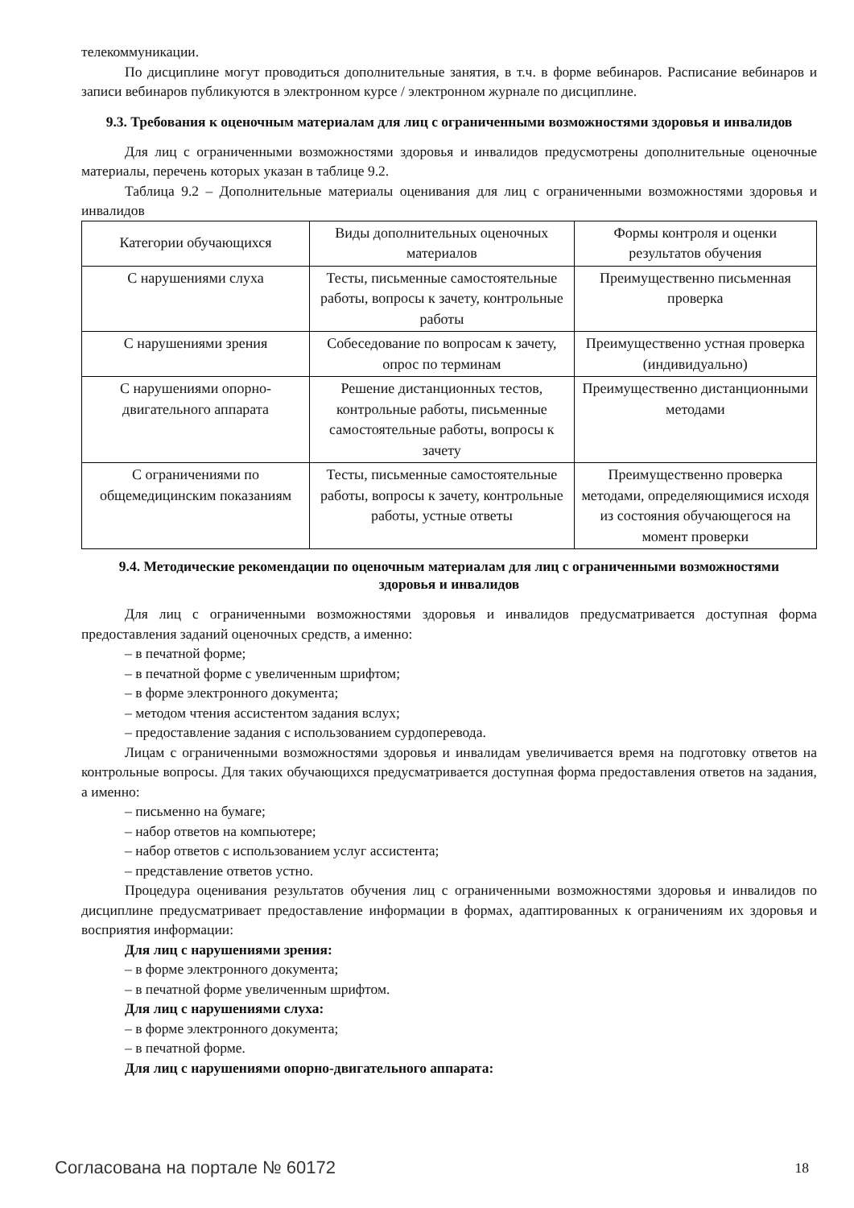телекоммуникации.
По дисциплине могут проводиться дополнительные занятия, в т.ч. в форме вебинаров. Расписание вебинаров и записи вебинаров публикуются в электронном курсе / электронном журнале по дисциплине.
9.3. Требования к оценочным материалам для лиц с ограниченными возможностями здоровья и инвалидов
Для лиц с ограниченными возможностями здоровья и инвалидов предусмотрены дополнительные оценочные материалы, перечень которых указан в таблице 9.2.
Таблица 9.2 – Дополнительные материалы оценивания для лиц с ограниченными возможностями здоровья и инвалидов
| Категории обучающихся | Виды дополнительных оценочных материалов | Формы контроля и оценки результатов обучения |
| С нарушениями слуха | Тесты, письменные самостоятельные работы, вопросы к зачету, контрольные работы | Преимущественно письменная проверка |
| С нарушениями зрения | Собеседование по вопросам к зачету, опрос по терминам | Преимущественно устная проверка (индивидуально) |
| С нарушениями опорно-двигательного аппарата | Решение дистанционных тестов, контрольные работы, письменные самостоятельные работы, вопросы к зачету | Преимущественно дистанционными методами |
| С ограничениями по общемедицинским показаниям | Тесты, письменные самостоятельные работы, вопросы к зачету, контрольные работы, устные ответы | Преимущественно проверка методами, определяющимися исходя из состояния обучающегося на момент проверки |
9.4. Методические рекомендации по оценочным материалам для лиц с ограниченными возможностями здоровья и инвалидов
Для лиц с ограниченными возможностями здоровья и инвалидов предусматривается доступная форма предоставления заданий оценочных средств, а именно:
– в печатной форме;
– в печатной форме с увеличенным шрифтом;
– в форме электронного документа;
– методом чтения ассистентом задания вслух;
– предоставление задания с использованием сурдоперевода.
Лицам с ограниченными возможностями здоровья и инвалидам увеличивается время на подготовку ответов на контрольные вопросы. Для таких обучающихся предусматривается доступная форма предоставления ответов на задания, а именно:
– письменно на бумаге;
– набор ответов на компьютере;
– набор ответов с использованием услуг ассистента;
– представление ответов устно.
Процедура оценивания результатов обучения лиц с ограниченными возможностями здоровья и инвалидов по дисциплине предусматривает предоставление информации в формах, адаптированных к ограничениям их здоровья и восприятия информации:
Для лиц с нарушениями зрения:
– в форме электронного документа;
– в печатной форме увеличенным шрифтом.
Для лиц с нарушениями слуха:
– в форме электронного документа;
– в печатной форме.
Для лиц с нарушениями опорно-двигательного аппарата:
Согласована на портале № 60172 18